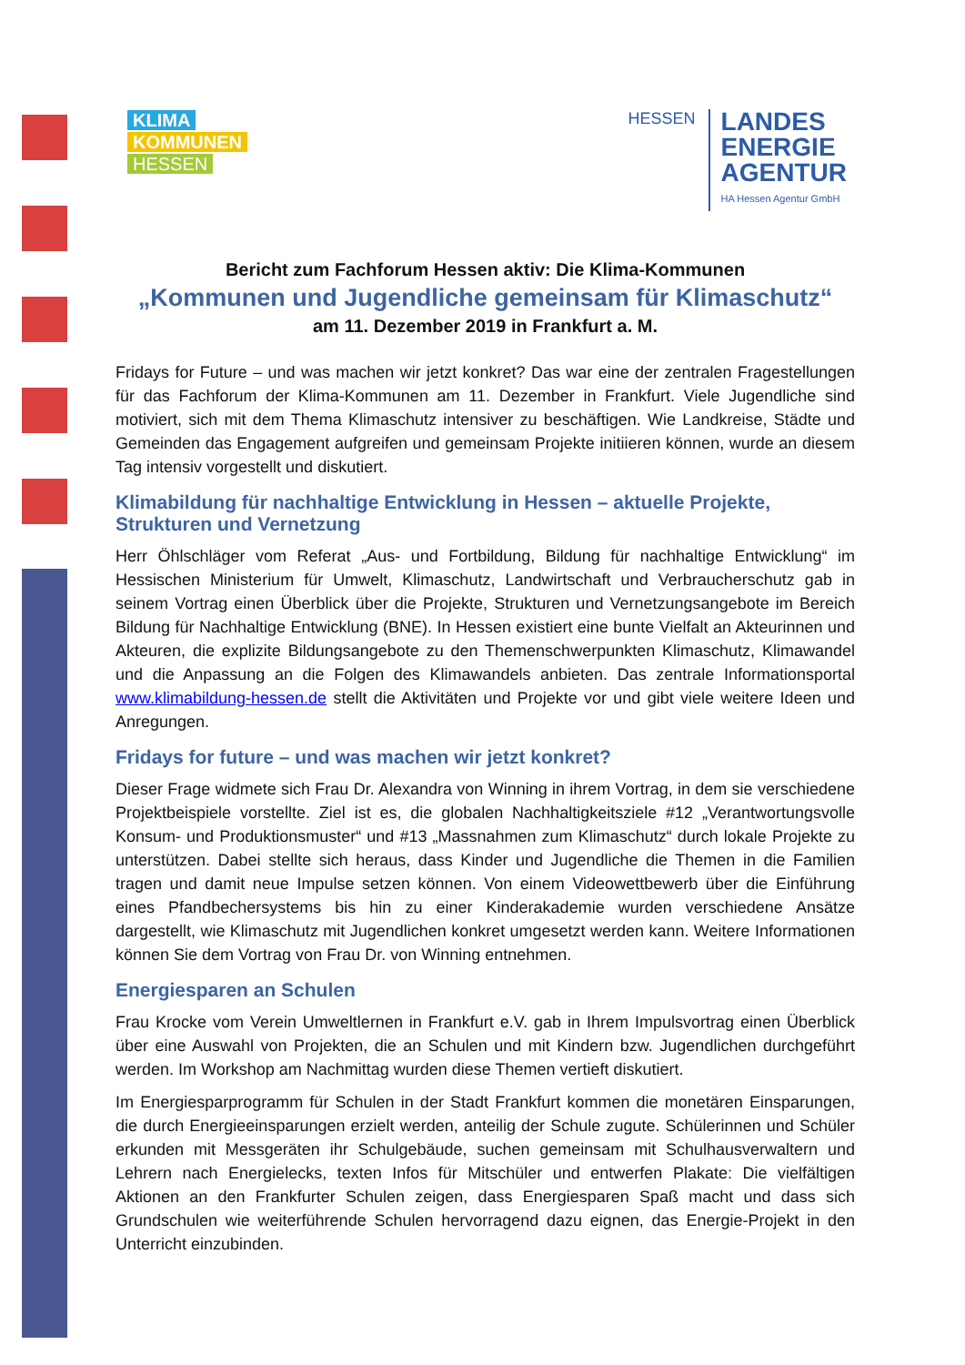KLIMA
KOMMUNEN
HESSEN
HESSEN
LANDES
ENERGIE
AGENTUR
HA Hessen Agentur GmbH
Bericht zum Fachforum Hessen aktiv: Die Klima-Kommunen
„Kommunen und Jugendliche gemeinsam für Klimaschutz“
am 11. Dezember 2019 in Frankfurt a. M.
Fridays for Future – und was machen wir jetzt konkret? Das war eine der zentralen Fragestellungen für das Fachforum der Klima-Kommunen am 11. Dezember in Frankfurt. Viele Jugendliche sind motiviert, sich mit dem Thema Klimaschutz intensiver zu beschäftigen. Wie Landkreise, Städte und Gemeinden das Engagement aufgreifen und gemeinsam Projekte initiieren können, wurde an diesem Tag intensiv vorgestellt und diskutiert.
Klimabildung für nachhaltige Entwicklung in Hessen – aktuelle Projekte, Strukturen und Vernetzung
Herr Öhlschläger vom Referat „Aus- und Fortbildung, Bildung für nachhaltige Entwicklung“ im Hessischen Ministerium für Umwelt, Klimaschutz, Landwirtschaft und Verbraucherschutz gab in seinem Vortrag einen Überblick über die Projekte, Strukturen und Vernetzungsangebote im Bereich Bildung für Nachhaltige Entwicklung (BNE). In Hessen existiert eine bunte Vielfalt an Akteurinnen und Akteuren, die explizite Bildungsangebote zu den Themenschwerpunkten Klimaschutz, Klimawandel und die Anpassung an die Folgen des Klimawandels anbieten. Das zentrale Informationsportal www.klimabildung-hessen.de stellt die Aktivitäten und Projekte vor und gibt viele weitere Ideen und Anregungen.
Fridays for future – und was machen wir jetzt konkret?
Dieser Frage widmete sich Frau Dr. Alexandra von Winning in ihrem Vortrag, in dem sie verschiedene Projektbeispiele vorstellte. Ziel ist es, die globalen Nachhaltigkeitsziele #12 „Verantwortungsvolle Konsum- und Produktionsmuster“ und #13 „Massnahmen zum Klimaschutz“ durch lokale Projekte zu unterstützen. Dabei stellte sich heraus, dass Kinder und Jugendliche die Themen in die Familien tragen und damit neue Impulse setzen können. Von einem Videowettbewerb über die Einführung eines Pfandbechersystems bis hin zu einer Kinderakademie wurden verschiedene Ansätze dargestellt, wie Klimaschutz mit Jugendlichen konkret umgesetzt werden kann. Weitere Informationen können Sie dem Vortrag von Frau Dr. von Winning entnehmen.
Energiesparen an Schulen
Frau Krocke vom Verein Umweltlernen in Frankfurt e.V. gab in Ihrem Impulsvortrag einen Überblick über eine Auswahl von Projekten, die an Schulen und mit Kindern bzw. Jugendlichen durchgeführt werden. Im Workshop am Nachmittag wurden diese Themen vertieft diskutiert.
Im Energiesparprogramm für Schulen in der Stadt Frankfurt kommen die monetären Einsparungen, die durch Energieeinsparungen erzielt werden, anteilig der Schule zugute. Schülerinnen und Schüler erkunden mit Messgeräten ihr Schulgebäude, suchen gemeinsam mit Schulhausverwaltern und Lehrern nach Energielecks, texten Infos für Mitschüler und entwerfen Plakate: Die vielfältigen Aktionen an den Frankfurter Schulen zeigen, dass Energiesparen Spaß macht und dass sich Grundschulen wie weiterführende Schulen hervorragend dazu eignen, das Energie-Projekt in den Unterricht einzubinden.